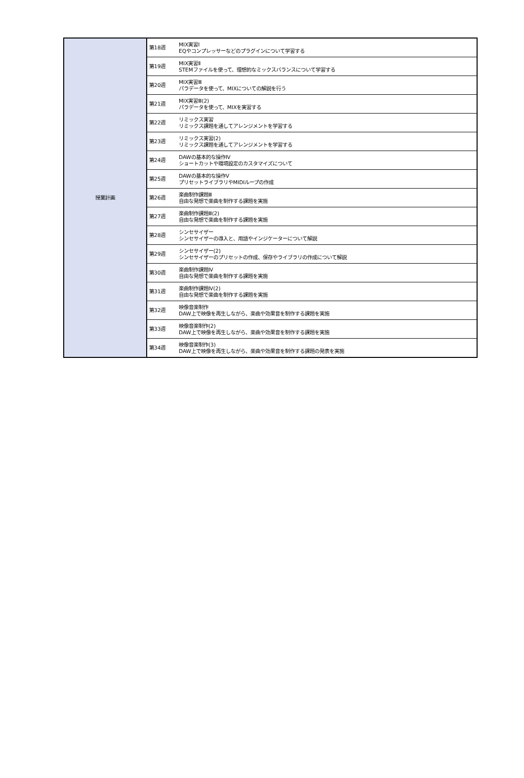| 授業計画 | 第18週 | MIX実習Ⅰ EQやコンプレッサーなどのプラグインについて学習する |
| | 第19週 | MIX実習Ⅱ STEMファイルを使って、理想的なミックスバランスについて学習する |
| | 第20週 | MIX実習Ⅲ パラデータを使って、MIXについての解説を行う |
| | 第21週 | MIX実習Ⅲ(2) パラデータを使って、MIXを実習する |
| | 第22週 | リミックス実習 リミックス課題を通してアレンジメントを学習する |
| | 第23週 | リミックス実習(2) リミックス課題を通してアレンジメントを学習する |
| | 第24週 | DAWの基本的な操作Ⅳ ショートカットや環境設定のカスタマイズについて |
| | 第25週 | DAWの基本的な操作Ⅴ プリセットライブラリやMIDIループの作成 |
| | 第26週 | 楽曲制作課題Ⅲ 自由な発想で楽曲を制作する課題を実施 |
| | 第27週 | 楽曲制作課題Ⅲ(2) 自由な発想で楽曲を制作する課題を実施 |
| | 第28週 | シンセサイザー シンセサイザーの導入と、用語やインジケーターについて解説 |
| | 第29週 | シンセサイザー(2) シンセサイザーのプリセットの作成、保存やライブラリの作成について解説 |
| | 第30週 | 楽曲制作課題Ⅳ 自由な発想で楽曲を制作する課題を実施 |
| | 第31週 | 楽曲制作課題Ⅳ(2) 自由な発想で楽曲を制作する課題を実施 |
| | 第32週 | 映像音楽制作 DAW上で映像を再生しながら、楽曲や効果音を制作する課題を実施 |
| | 第33週 | 映像音楽制作(2) DAW上で映像を再生しながら、楽曲や効果音を制作する課題を実施 |
| | 第34週 | 映像音楽制作(3) DAW上で映像を再生しながら、楽曲や効果音を制作する課題の発表を実施 |